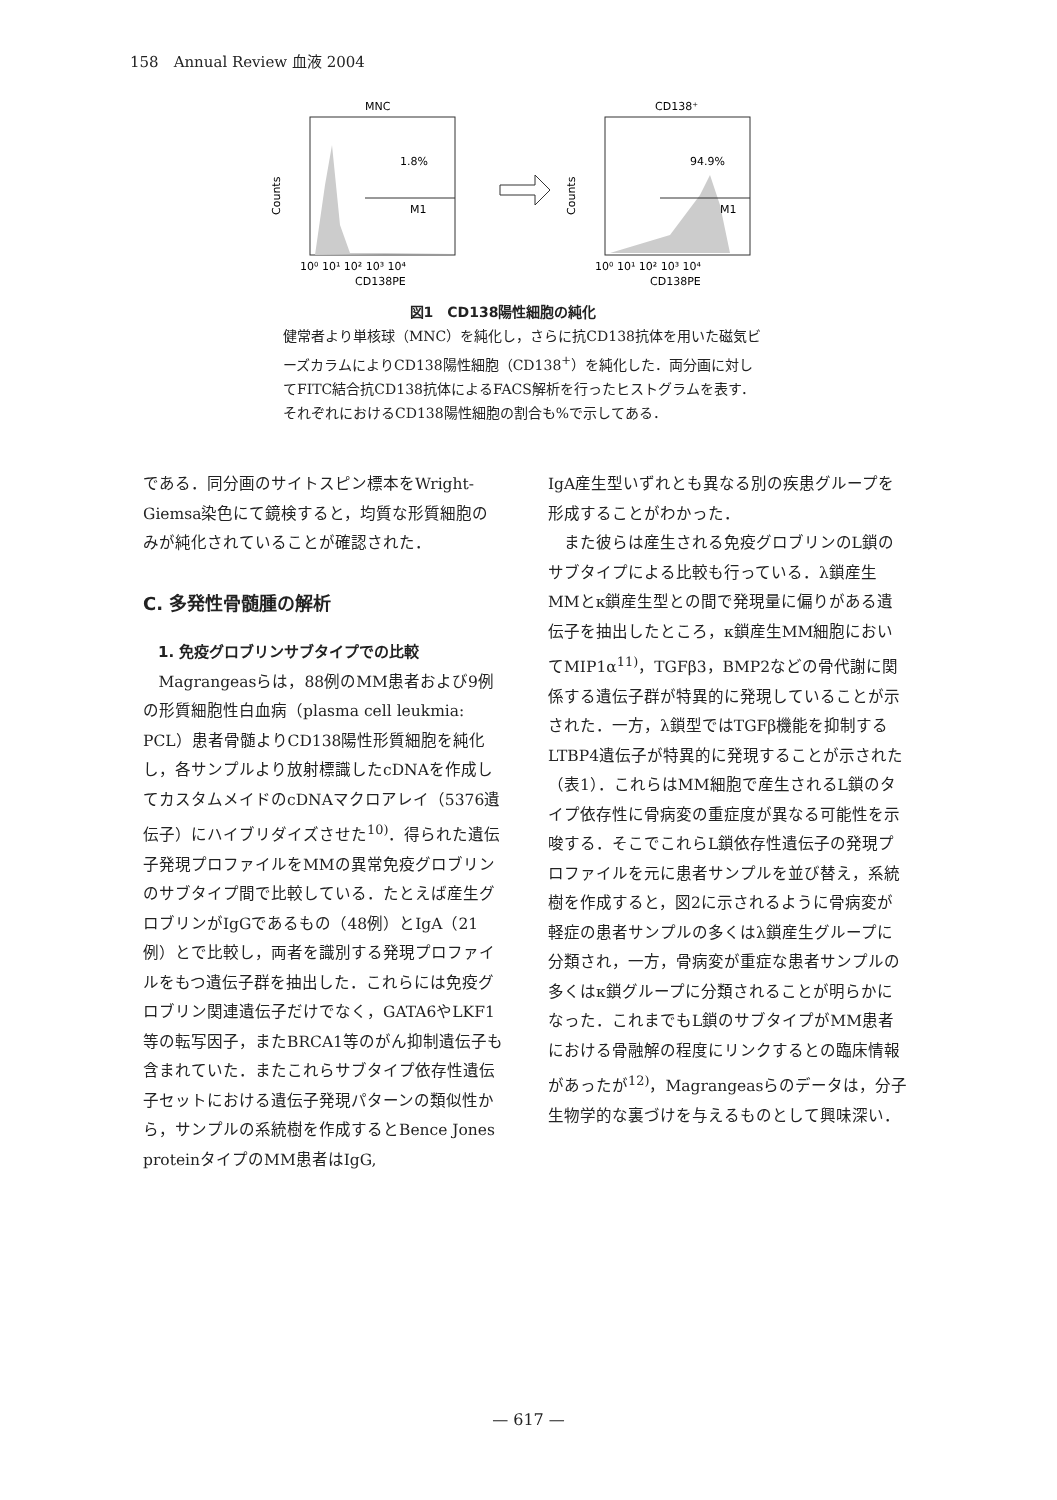158　Annual Review 血液 2004
MNC
1.8%
M1
Counts
10⁰ 10¹ 10² 10³ 10⁴
CD138PE
CD138⁺
94.9%
M1
Counts
10⁰ 10¹ 10² 10³ 10⁴
CD138PE
図1　CD138陽性細胞の純化
健常者より単核球（MNC）を純化し，さらに抗CD138抗体を用いた磁気ビーズカラムによりCD138陽性細胞（CD138<sup>+</sup>）を純化した．両分画に対してFITC結合抗CD138抗体によるFACS解析を行ったヒストグラムを表す．それぞれにおけるCD138陽性細胞の割合も%で示してある．
である．同分画のサイトスピン標本をWright-Giemsa染色にて鏡検すると，均質な形質細胞のみが純化されていることが確認された．
C. 多発性骨髄腫の解析
1. 免疫グロブリンサブタイプでの比較
Magrangeasらは，88例のMM患者および9例の形質細胞性白血病（plasma cell leukmia: PCL）患者骨髄よりCD138陽性形質細胞を純化し，各サンプルより放射標識したcDNAを作成してカスタムメイドのcDNAマクロアレイ（5376遺伝子）にハイブリダイズさせた<sup>10)</sup>．得られた遺伝子発現プロファイルをMMの異常免疫グロブリンのサブタイプ間で比較している．たとえば産生グロブリンがIgGであるもの（48例）とIgA（21例）とで比較し，両者を識別する発現プロファイルをもつ遺伝子群を抽出した．これらには免疫グロブリン関連遺伝子だけでなく，GATA6やLKF1等の転写因子，またBRCA1等のがん抑制遺伝子も含まれていた．またこれらサブタイプ依存性遺伝子セットにおける遺伝子発現パターンの類似性から，サンプルの系統樹を作成するとBence Jones proteinタイプのMM患者はIgG,
IgA産生型いずれとも異なる別の疾患グループを形成することがわかった．
また彼らは産生される免疫グロブリンのL鎖のサブタイプによる比較も行っている．λ鎖産生MMとκ鎖産生型との間で発現量に偏りがある遺伝子を抽出したところ，κ鎖産生MM細胞においてMIP1α<sup>11)</sup>，TGFβ3，BMP2などの骨代謝に関係する遺伝子群が特異的に発現していることが示された．一方，λ鎖型ではTGFβ機能を抑制するLTBP4遺伝子が特異的に発現することが示された（表1）．これらはMM細胞で産生されるL鎖のタイプ依存性に骨病変の重症度が異なる可能性を示唆する．そこでこれらL鎖依存性遺伝子の発現プロファイルを元に患者サンプルを並び替え，系統樹を作成すると，図2に示されるように骨病変が軽症の患者サンプルの多くはλ鎖産生グループに分類され，一方，骨病変が重症な患者サンプルの多くはκ鎖グループに分類されることが明らかになった．これまでもL鎖のサブタイプがMM患者における骨融解の程度にリンクするとの臨床情報があったが<sup>12)</sup>，Magrangeasらのデータは，分子生物学的な裏づけを与えるものとして興味深い．
— 617 —